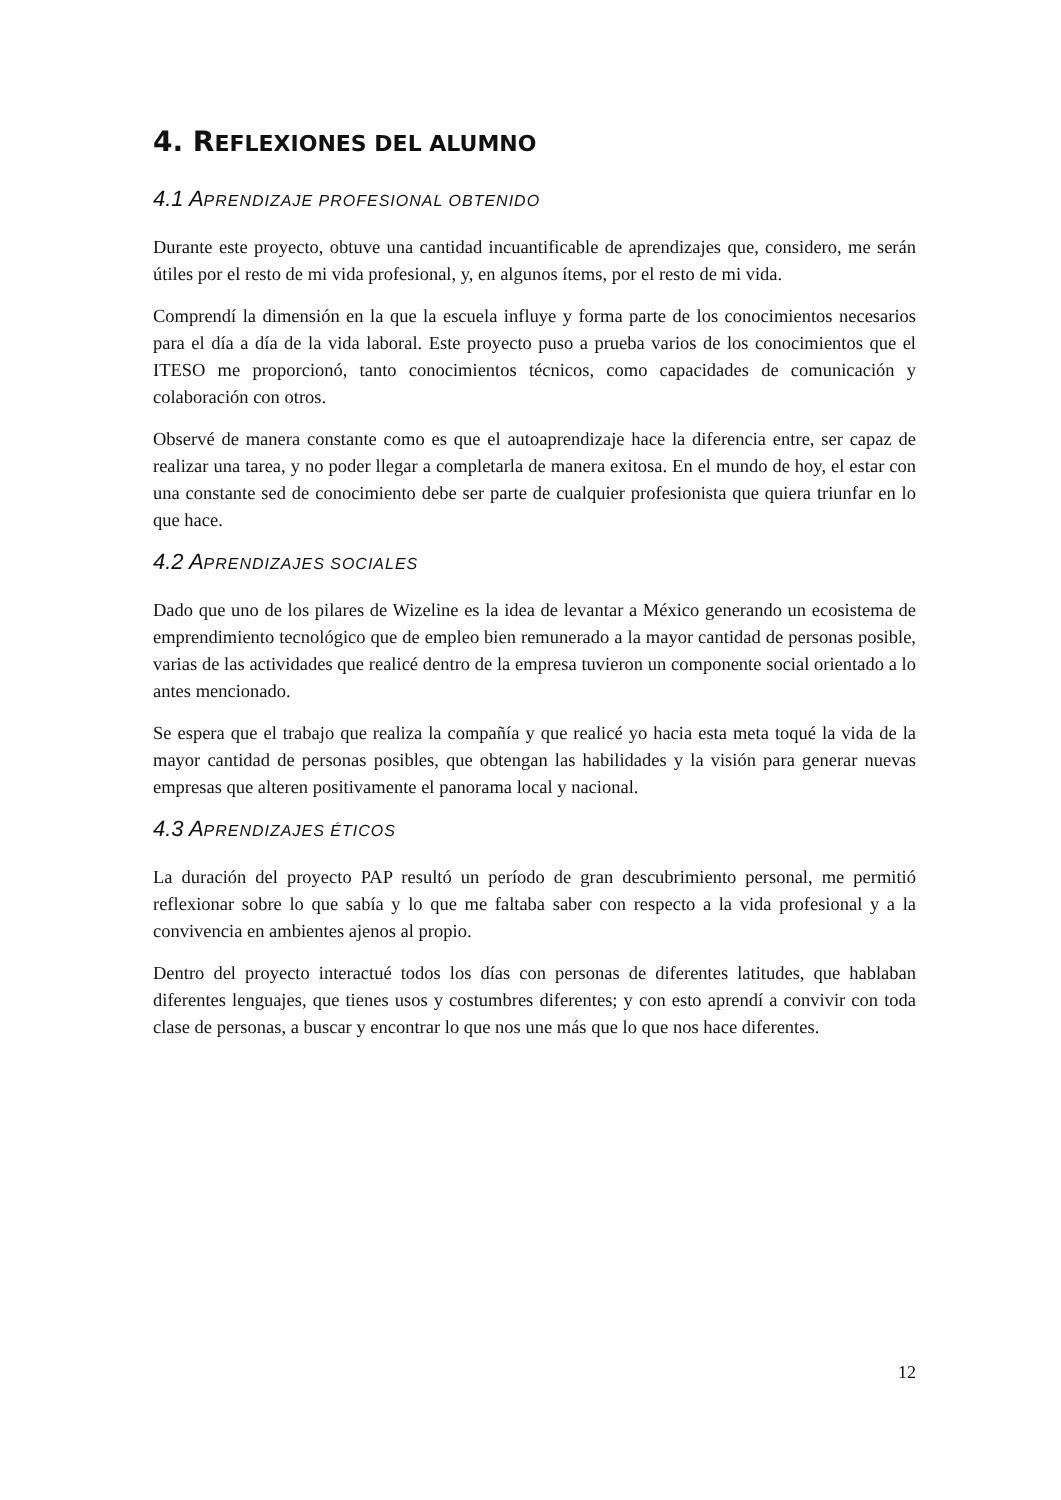4. REFLEXIONES DEL ALUMNO
4.1 APRENDIZAJE PROFESIONAL OBTENIDO
Durante este proyecto, obtuve una cantidad incuantificable de aprendizajes que, considero, me serán útiles por el resto de mi vida profesional, y, en algunos ítems, por el resto de mi vida.
Comprendí la dimensión en la que la escuela influye y forma parte de los conocimientos necesarios para el día a día de la vida laboral. Este proyecto puso a prueba varios de los conocimientos que el ITESO me proporcionó, tanto conocimientos técnicos, como capacidades de comunicación y colaboración con otros.
Observé de manera constante como es que el autoaprendizaje hace la diferencia entre, ser capaz de realizar una tarea, y no poder llegar a completarla de manera exitosa. En el mundo de hoy, el estar con una constante sed de conocimiento debe ser parte de cualquier profesionista que quiera triunfar en lo que hace.
4.2 APRENDIZAJES SOCIALES
Dado que uno de los pilares de Wizeline es la idea de levantar a México generando un ecosistema de emprendimiento tecnológico que de empleo bien remunerado a la mayor cantidad de personas posible, varias de las actividades que realicé dentro de la empresa tuvieron un componente social orientado a lo antes mencionado.
Se espera que el trabajo que realiza la compañía y que realicé yo hacia esta meta toqué la vida de la mayor cantidad de personas posibles, que obtengan las habilidades y la visión para generar nuevas empresas que alteren positivamente el panorama local y nacional.
4.3 APRENDIZAJES ÉTICOS
La duración del proyecto PAP resultó un período de gran descubrimiento personal, me permitió reflexionar sobre lo que sabía y lo que me faltaba saber con respecto a la vida profesional y a la convivencia en ambientes ajenos al propio.
Dentro del proyecto interactué todos los días con personas de diferentes latitudes, que hablaban diferentes lenguajes, que tienes usos y costumbres diferentes; y con esto aprendí a convivir con toda clase de personas, a buscar y encontrar lo que nos une más que lo que nos hace diferentes.
12